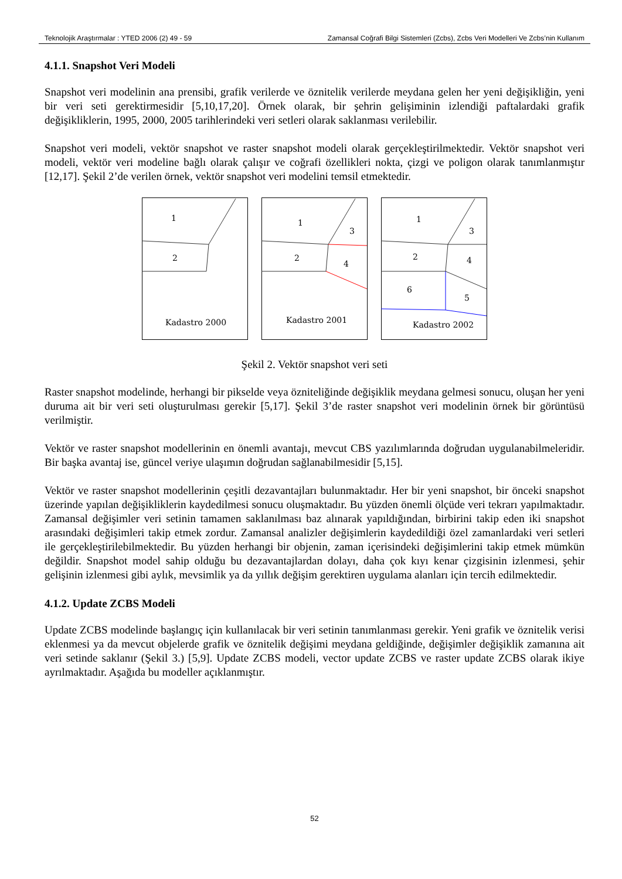Teknolojik Araştırmalar : YTED 2006 (2) 49 - 59 Zamansal Coğrafi Bilgi Sistemleri (Zcbs), Zcbs Veri Modelleri Ve Zcbs’nin Kullanım
4.1.1. Snapshot Veri Modeli
Snapshot veri modelinin ana prensibi, grafik verilerde ve öznitelik verilerde meydana gelen her yeni değişikliğin, yeni bir veri seti gerektirmesidir [5,10,17,20]. Örnek olarak, bir şehrin gelişiminin izlendiği paftalardaki grafik değişikliklerin, 1995, 2000, 2005 tarihlerindeki veri setleri olarak saklanması verilebilir.
Snapshot veri modeli, vektör snapshot ve raster snapshot modeli olarak gerçekleştirilmektedir. Vektör snapshot veri modeli, vektör veri modeline bağlı olarak çalışır ve coğrafi özellikleri nokta, çizgi ve poligon olarak tanımlanmıştır [12,17]. Şekil 2’de verilen örnek, vektör snapshot veri modelini temsil etmektedir.
1
2
Kadastro 2000
1
3
2
4
Kadastro 2001
1
3
2
4
6
5
Kadastro 2002
Şekil 2. Vektör snapshot veri seti
Raster snapshot modelinde, herhangi bir pikselde veya özniteliğinde değişiklik meydana gelmesi sonucu, oluşan her yeni duruma ait bir veri seti oluşturulması gerekir [5,17]. Şekil 3’de raster snapshot veri modelinin örnek bir görüntüsü verilmiştir.
Vektör ve raster snapshot modellerinin en önemli avantajı, mevcut CBS yazılımlarında doğrudan uygulanabilmeleridir. Bir başka avantaj ise, güncel veriye ulaşımın doğrudan sağlanabilmesidir [5,15].
Vektör ve raster snapshot modellerinin çeşitli dezavantajları bulunmaktadır. Her bir yeni snapshot, bir önceki snapshot üzerinde yapılan değişikliklerin kaydedilmesi sonucu oluşmaktadır. Bu yüzden önemli ölçüde veri tekrarı yapılmaktadır. Zamansal değişimler veri setinin tamamen saklanılması baz alınarak yapıldığından, birbirini takip eden iki snapshot arasındaki değişimleri takip etmek zordur. Zamansal analizler değişimlerin kaydedildiği özel zamanlardaki veri setleri ile gerçekleştirilebilmektedir. Bu yüzden herhangi bir objenin, zaman içerisindeki değişimlerini takip etmek mümkün değildir. Snapshot model sahip olduğu bu dezavantajlardan dolayı, daha çok kıyı kenar çizgisinin izlenmesi, şehir gelişinin izlenmesi gibi aylık, mevsimlik ya da yıllık değişim gerektiren uygulama alanları için tercih edilmektedir.
4.1.2. Update ZCBS Modeli
Update ZCBS modelinde başlangıç için kullanılacak bir veri setinin tanımlanması gerekir. Yeni grafik ve öznitelik verisi eklenmesi ya da mevcut objelerde grafik ve öznitelik değişimi meydana geldiğinde, değişimler değişiklik zamanına ait veri setinde saklanır (Şekil 3.) [5,9]. Update ZCBS modeli, vector update ZCBS ve raster update ZCBS olarak ikiye ayrılmaktadır. Aşağıda bu modeller açıklanmıştır.
52